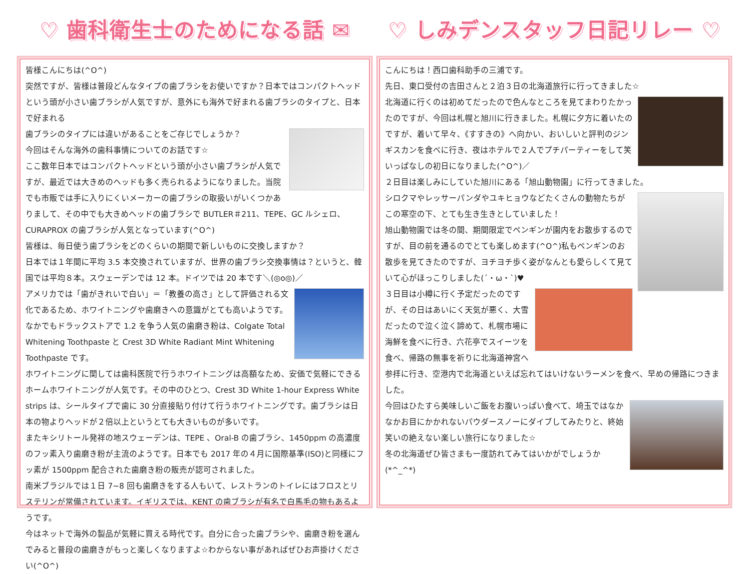♡ 歯科衛生士のためになる話 ✉
皆様こんにちは(^O^)
突然ですが、皆様は普段どんなタイプの歯ブラシをお使いですか？日本ではコンパクトヘッドという頭が小さい歯ブラシが人気ですが、意外にも海外で好まれる歯ブラシのタイプと、日本で好まれる
歯ブラシのタイプには違いがあることをご存じでしょうか？
今回はそんな海外の歯科事情についてのお話です☆
ここ数年日本ではコンパクトヘッドという頭が小さい歯ブラシが人気ですが、最近では大きめのヘッドも多く売られるようになりました。当院でも市販では手に入りにくいメーカーの歯ブラシの取扱いがいくつかありまして、その中でも大きめヘッドの歯ブラシで BUTLER＃211、TEPE、GC ルシェロ、CURAPROX の歯ブラシが人気となっています(^O^)
皆様は、毎日使う歯ブラシをどのくらいの期間で新しいものに交換しますか？
日本では１年間に平均 3.5 本交換されていますが、世界の歯ブラシ交換事情は？というと、韓国では平均８本。スウェーデンでは 12 本。ドイツでは 20 本です＼(◎o◎)／
アメリカでは「歯がきれいで白い」＝「教養の高さ」として評価される文化であるため、ホワイトニングや歯磨きへの意識がとても高いようです。なかでもドラックストアで 1.2 を争う人気の歯磨き粉は、Colgate Total Whitening Toothpaste と Crest 3D White Radiant Mint Whitening Toothpaste です。
ホワイトニングに関しては歯科医院で行うホワイトニングは高額なため、安価で気軽にできるホームホワイトニングが人気です。その中のひとつ、Crest 3D White 1-hour Express White strips は、シールタイプで歯に 30 分直接貼り付けて行うホワイトニングです。歯ブラシは日本の物よりヘッドが２倍以上というとても大きいものが多いです。
またキシリトール発祥の地スウェーデンは、TEPE 、Oral-B の歯ブラシ、1450ppm の高濃度のフッ素入り歯磨き粉が主流のようです。日本でも 2017 年の４月に国際基準(ISO)と同様にフッ素が 1500ppm 配合された歯磨き粉の販売が認可されました。
南米ブラジルでは１日 7~8 回も歯磨きをする人もいて、レストランのトイレにはフロスとリステリンが常備されています。イギリスでは、KENT の歯ブラシが有名で白馬毛の物もあるようです。
今はネットで海外の製品が気軽に買える時代です。自分に合った歯ブラシや、歯磨き粉を選んでみると普段の歯磨きがもっと楽しくなりますよ☆わからない事があればぜひお声掛けください(^O^)
♡ しみデンスタッフ日記リレー ♡
こんにちは！西口歯科助手の三浦です。
先日、東口受付の吉田さんと２泊３日の北海道旅行に行ってきました☆
北海道に行くのは初めてだったので色んなところを見てまわりたかったのですが、今回は札幌と旭川に行きました。札幌に夕方に着いたのですが、着いて早々、《すすきの》へ向かい、おいしいと評判のジンギスカンを食べに行き、夜はホテルで２人でプチパーティーをして笑いっぱなしの初日になりました(^O^)／
２日目は楽しみにしていた旭川にある「旭山動物園」に行ってきました。
シロクマやレッサーパンダやユキヒョウなどたくさんの動物たちがこの寒空の下、とても生き生きとしていました！
旭山動物園では冬の間、期間限定でペンギンが園内をお散歩するのですが、目の前を通るのでとても楽しめます(^O^)私もペンギンのお散歩を見てきたのですが、ヨチヨチ歩く姿がなんとも愛らしくて見ていて心がほっこりしました(´・ω・`)♥
３日目は小樽に行く予定だったのですが、その日はあいにく天気が悪く、大雪だったので泣く泣く諦めて、札幌市場に海鮮を食べに行き、六花亭でスイーツを食べ、帰路の無事を祈りに北海道神宮へ参拝に行き、空港内で北海道といえば忘れてはいけないラーメンを食べ、早めの帰路につきました。
今回はひたすら美味しいご飯をお腹いっぱい食べて、埼玉ではなかなかお目にかかれないパウダースノーにダイブしてみたりと、終始笑いの絶えない楽しい旅行になりました☆
冬の北海道ぜひ皆さまも一度訪れてみてはいかがでしょうか(*^_^*)